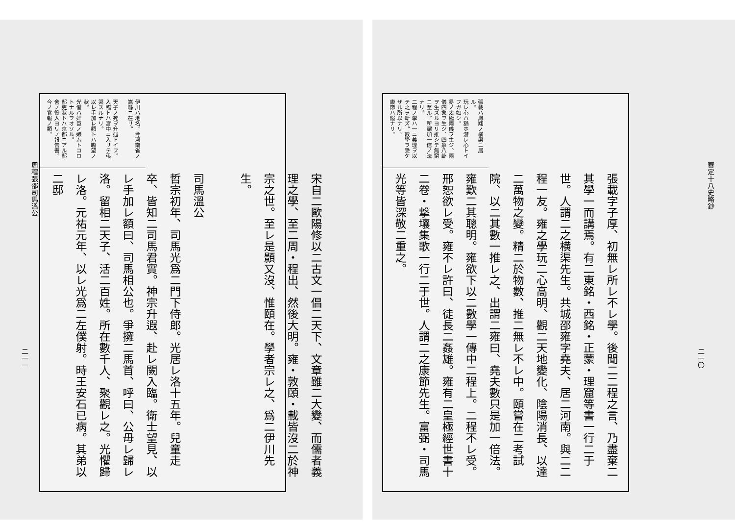審定十八史略鈔
二一〇
張載ハ鳳翔ノ横渠ニ居ル。
玩レ心ハ猶ホ游レ心トイフガ如シ。
易ノ太極兩儀ヲ生ジ、兩儀四象ヲ生ジ、四象八卦ヲ生ズルヨリ推シテ無窮ニ至ル。所謂加一倍ノ法ナリ。
二程ノ學ハ一ニ義理ヲ以テ之ヲ斷ズ。數學ヲ受ケザル所以ナリ。
康節ハ謚ナリ。
張載字子厚、初無レ所レ不レ學。後聞二二程之言、乃盡棄二其學一而講焉。有二東銘・西銘・正蒙・理窟等書一行二于世。人謂二之横渠先生。共城邵雍字堯夫、居二河南。與二二程一友。雍之學玩二心高明、觀二天地變化、陰陽消長、以達二萬物之變。精二於物數、推二無レ不レ中。頤嘗在二考試院、以二其數一推レ之、出謂二雍曰、堯夫數只是加一倍法。雍歎二其聰明。雍欲下以二數學一傳中二程上。二程不レ受。邢恕欲レ受。雍不レ許曰、徒長二姦雄。雍有二皇極經世書十二卷・撃壤集歌一行二于世。人謂二之康節先生。富弼・司馬光等皆深敬二重之。
伊川ハ地名。今河南省ノ嵩縣ニ在リ。
天子ノ死ヲ升遐トイフ。
入臨トハ宮中ニ入リテ弔哭スルナリ。
以レ手加レ額トハ瞻望ノ狀。
光懼ハ奸臣ノ嫉ムトコロトナルヲオソル。
邸吏狀トハ京都ニアル邸舍ノ役人ヨリノ報告書。今ノ官報ノ類。
宋自二歐陽修以二古文一倡二天下、文章雖二大變、而儒者義理之學、至二周・程出、然後大明。雍・敦頤・載皆沒二於神宗之世。至レ是顥又沒、惟頤在。學者宗レ之、爲二伊川先生。
司馬溫公
哲宗初年、司馬光爲二門下侍郎。光居レ洛十五年。兒童走卒、皆知二司馬君實。神宗升遐、赴レ闕入臨。衛士望見、以レ手加レ額曰、司馬相公也。爭擁二馬首、呼曰、公毋レ歸レ洛。留相二天子、活二百姓。所在數千人、聚觀レ之。光懼歸レ洛。元祐元年、以レ光爲二左僕射。時王安石已病。其弟以二邸
周程張邵司馬溫公
二一一